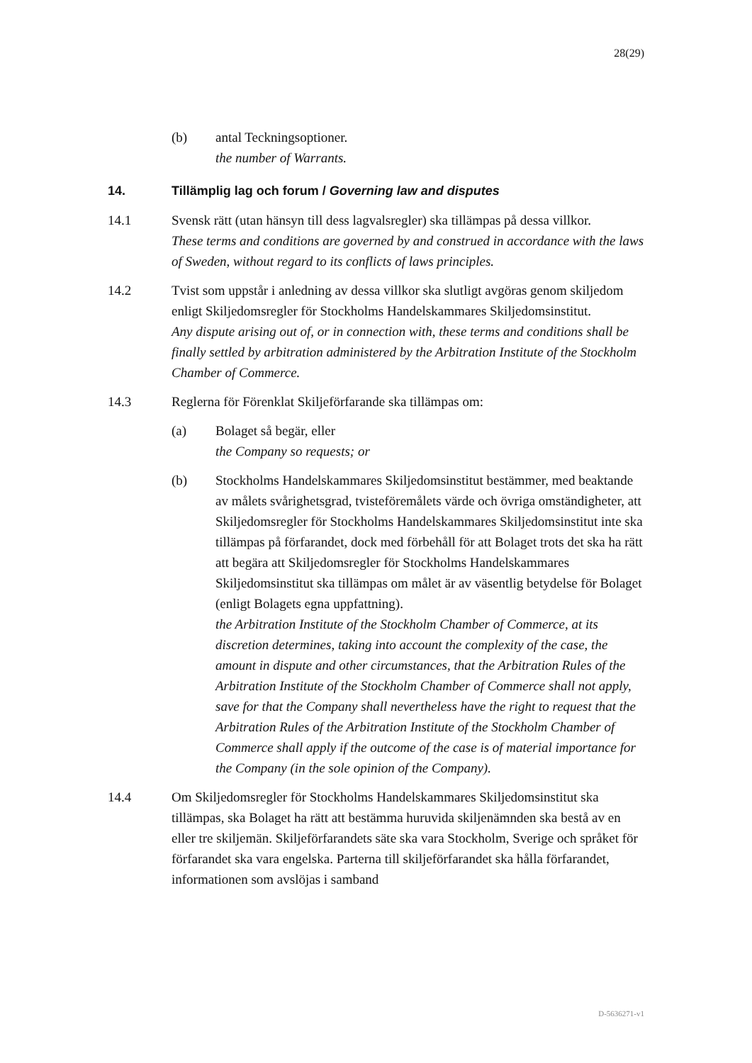28(29)
(b) antal Teckningsoptioner.
the number of Warrants.
14. Tillämplig lag och forum / Governing law and disputes
14.1 Svensk rätt (utan hänsyn till dess lagvalsregler) ska tillämpas på dessa villkor.
These terms and conditions are governed by and construed in accordance with the laws of Sweden, without regard to its conflicts of laws principles.
14.2 Tvist som uppstår i anledning av dessa villkor ska slutligt avgöras genom skiljedom enligt Skiljedomsregler för Stockholms Handelskammares Skiljedomsinstitut.
Any dispute arising out of, or in connection with, these terms and conditions shall be finally settled by arbitration administered by the Arbitration Institute of the Stockholm Chamber of Commerce.
14.3 Reglerna för Förenklat Skiljeförfarande ska tillämpas om:
(a) Bolaget så begär, eller
the Company so requests; or
(b) Stockholms Handelskammares Skiljedomsinstitut bestämmer, med beaktande av målets svårighetsgrad, tvisteföremålets värde och övriga omständigheter, att Skiljedomsregler för Stockholms Handelskammares Skiljedomsinstitut inte ska tillämpas på förfarandet, dock med förbehåll för att Bolaget trots det ska ha rätt att begära att Skiljedomsregler för Stockholms Handelskammares Skiljedomsinstitut ska tillämpas om målet är av väsentlig betydelse för Bolaget (enligt Bolagets egna uppfattning).
the Arbitration Institute of the Stockholm Chamber of Commerce, at its discretion determines, taking into account the complexity of the case, the amount in dispute and other circumstances, that the Arbitration Rules of the Arbitration Institute of the Stockholm Chamber of Commerce shall not apply, save for that the Company shall nevertheless have the right to request that the Arbitration Rules of the Arbitration Institute of the Stockholm Chamber of Commerce shall apply if the outcome of the case is of material importance for the Company (in the sole opinion of the Company).
14.4 Om Skiljedomsregler för Stockholms Handelskammares Skiljedomsinstitut ska tillämpas, ska Bolaget ha rätt att bestämma huruvida skiljenämnden ska bestå av en eller tre skiljemän. Skiljeförfarandets säte ska vara Stockholm, Sverige och språket för förfarandet ska vara engelska. Parterna till skiljeförfarandet ska hålla förfarandet, informationen som avslöjas i samband
D-5636271-v1